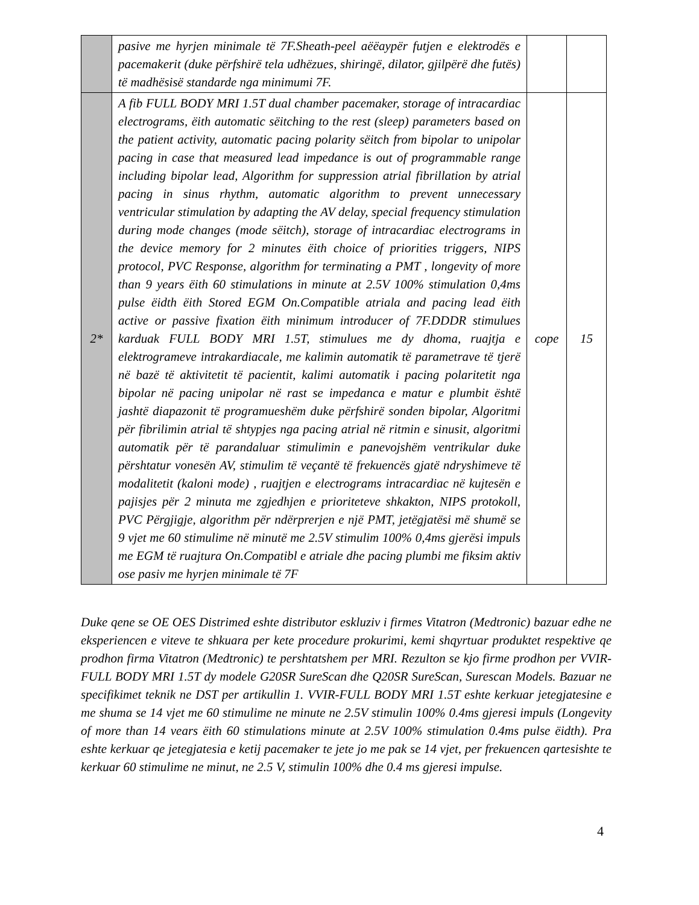| | pasive me hyrjen minimale të 7F.Sheath-peel aëëaypër futjen e elektrodës e pacemakerit (duke përfshirë tela udhëzues, shiringë, dilator, gjilpërë dhe futës) të madhësisë standarde nga minimumi 7F. | | |
| 2* | A fib FULL BODY MRI 1.5T dual chamber pacemaker, storage of intracardiac electrograms, ëith automatic sëitching to the rest (sleep) parameters based on the patient activity, automatic pacing polarity sëitch from bipolar to unipolar pacing in case that measured lead impedance is out of programmable range including bipolar lead, Algorithm for suppression atrial fibrillation by atrial pacing in sinus rhythm, automatic algorithm to prevent unnecessary ventricular stimulation by adapting the AV delay, special frequency stimulation during mode changes (mode sëitch), storage of intracardiac electrograms in the device memory for 2 minutes ëith choice of priorities triggers, NIPS protocol, PVC Response, algorithm for terminating a PMT , longevity of more than 9 years ëith 60 stimulations in minute at 2.5V 100% stimulation 0,4ms pulse ëidth ëith Stored EGM On.Compatible atriala and pacing lead ëith active or passive fixation ëith minimum introducer of 7F.DDDR stimulues karduak FULL BODY MRI 1.5T, stimulues me dy dhoma, ruajtja e elektrogrameve intrakardiacale, me kalimin automatik të parametrave të tjerë në bazë të aktivitetit të pacientit, kalimi automatik i pacing polaritetit nga bipolar në pacing unipolar në rast se impedanca e matur e plumbit është jashtë diapazonit të programueshëm duke përfshirë sonden bipolar, Algoritmi për fibrilimin atrial të shtypjes nga pacing atrial në ritmin e sinusit, algoritmi automatik për të parandaluar stimulimin e panevojshëm ventrikular duke përshtatur vonesën AV, stimulim të veçantë të frekuencës gjatë ndryshimeve të modalitetit (kaloni mode) , ruajtjen e electrograms intracardiac në kujtesën e pajisjes për 2 minuta me zgjedhjen e prioriteteve shkakton, NIPS protokoll, PVC Përgjigje, algorithm për ndërprerjen e një PMT, jetëgjatësi më shumë se 9 vjet me 60 stimulime në minutë me 2.5V stimulim 100% 0,4ms gjerësi impuls me EGM të ruajtura On.Compatibl e atriale dhe pacing plumbi me fiksim aktiv ose pasiv me hyrjen minimale të 7F | cope | 15 |
Duke qene se OE OES Distrimed eshte distributor eskluziv i firmes Vitatron (Medtronic) bazuar edhe ne eksperiencen e viteve te shkuara per kete procedure prokurimi, kemi shqyrtuar produktet respektive qe prodhon firma Vitatron (Medtronic) te pershtatshem per MRI. Rezulton se kjo firme prodhon per VVIR- FULL BODY MRI 1.5T dy modele G20SR SureScan dhe Q20SR SureScan, Surescan Models. Bazuar ne specifikimet teknik ne DST per artikullin 1. VVIR-FULL BODY MRI 1.5T eshte kerkuar jetegjatesine e me shuma se 14 vjet me 60 stimulime ne minute ne 2.5V stimulin 100% 0.4ms gjeresi impuls (Longevity of more than 14 vears ëith 60 stimulations minute at 2.5V 100% stimulation 0.4ms pulse ëidth). Pra eshte kerkuar qe jetegjatesia e ketij pacemaker te jete jo me pak se 14 vjet, per frekuencen qartesishte te kerkuar 60 stimulime ne minut, ne 2.5 V, stimulin 100% dhe 0.4 ms gjeresi impulse.
4